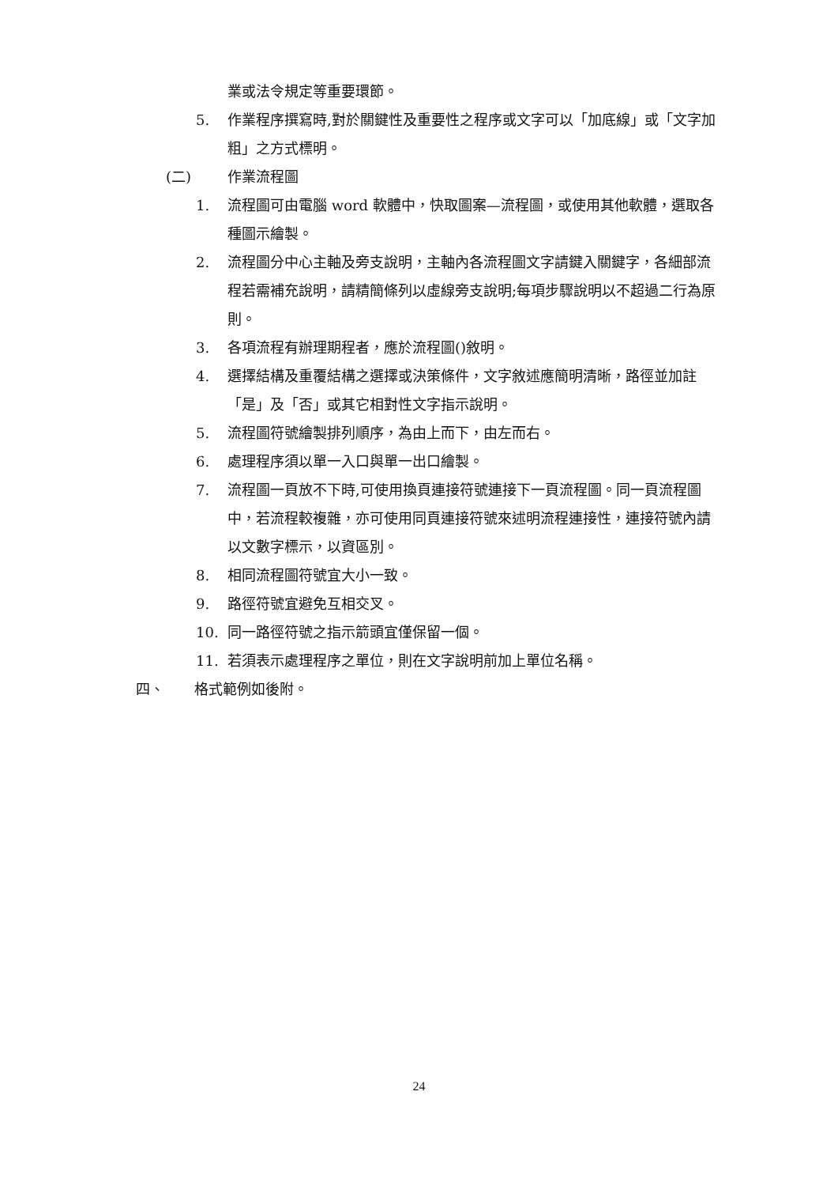業或法令規定等重要環節。
5. 作業程序撰寫時,對於關鍵性及重要性之程序或文字可以「加底線」或「文字加粗」之方式標明。
(二) 作業流程圖
1. 流程圖可由電腦 word 軟體中，快取圖案—流程圖，或使用其他軟體，選取各種圖示繪製。
2. 流程圖分中心主軸及旁支說明，主軸內各流程圖文字請鍵入關鍵字，各細部流程若需補充說明，請精簡條列以虛線旁支說明;每項步驟說明以不超過二行為原則。
3. 各項流程有辦理期程者，應於流程圖()敘明。
4. 選擇結構及重覆結構之選擇或決策條件，文字敘述應簡明清晰，路徑並加註「是」及「否」或其它相對性文字指示說明。
5. 流程圖符號繪製排列順序，為由上而下，由左而右。
6. 處理程序須以單一入口與單一出口繪製。
7. 流程圖一頁放不下時,可使用換頁連接符號連接下一頁流程圖。同一頁流程圖中，若流程較複雜，亦可使用同頁連接符號來述明流程連接性，連接符號內請以文數字標示，以資區別。
8. 相同流程圖符號宜大小一致。
9. 路徑符號宜避免互相交叉。
10. 同一路徑符號之指示箭頭宜僅保留一個。
11. 若須表示處理程序之單位，則在文字說明前加上單位名稱。
四、 格式範例如後附。
24